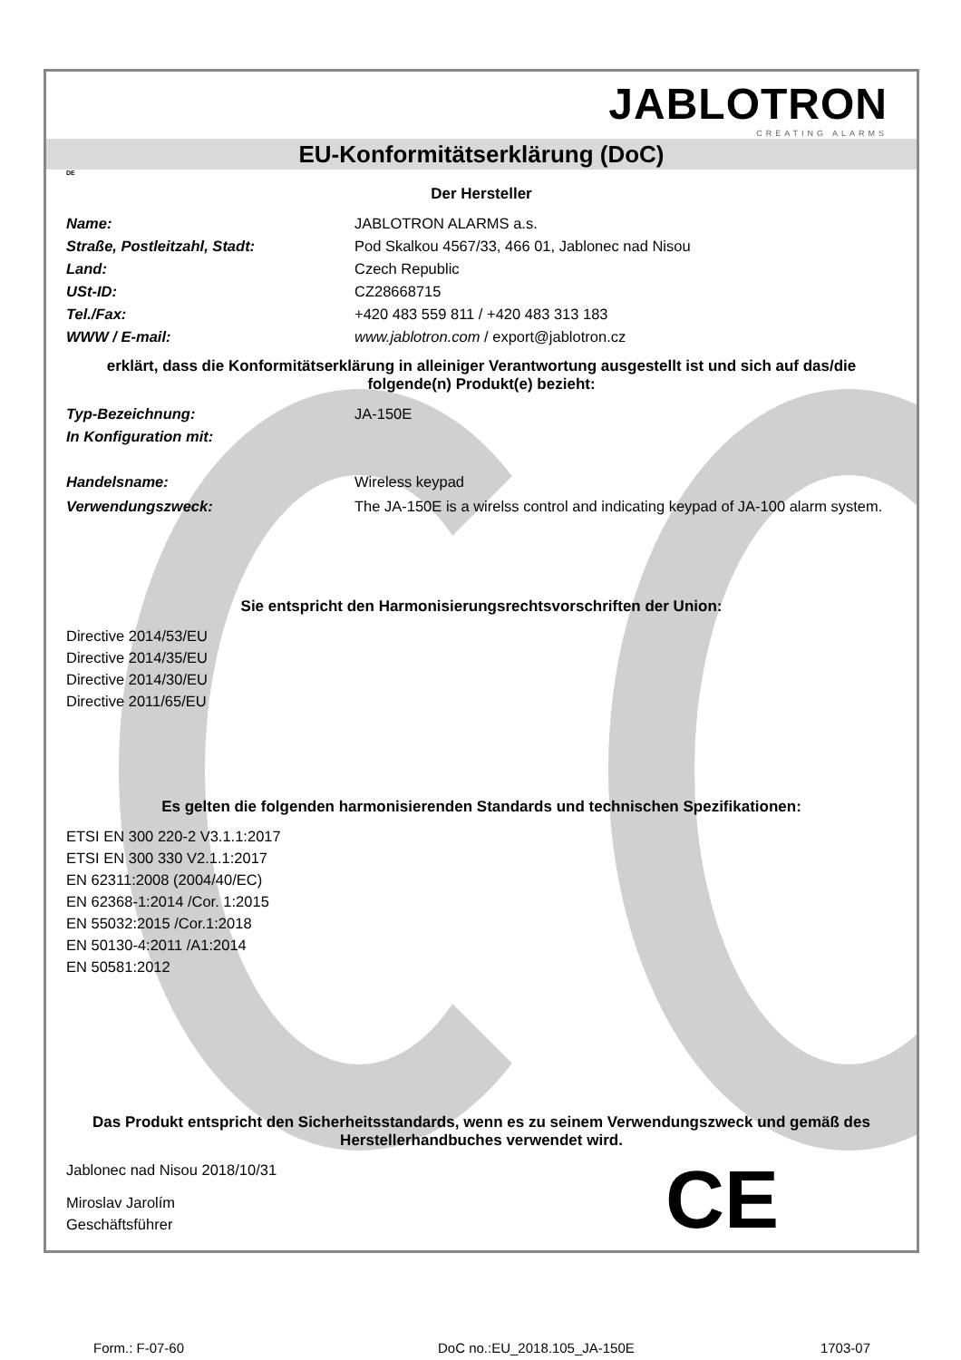JABLOTRON
CREATING ALARMS
EU-Konformitätserklärung (DoC)
DE
Der Hersteller
Name: JABLOTRON ALARMS a.s.
Straße, Postleitzahl, Stadt: Pod Skalkou 4567/33, 466 01, Jablonec nad Nisou
Land: Czech Republic
USt-ID: CZ28668715
Tel./Fax: +420 483 559 811 / +420 483 313 183
WWW / E-mail: www.jablotron.com / export@jablotron.cz
erklärt, dass die Konformitätserklärung in alleiniger Verantwortung ausgestellt ist und sich auf das/die folgende(n) Produkt(e) bezieht:
Typ-Bezeichnung: JA-150E
In Konfiguration mit:
Handelsname: Wireless keypad
Verwendungszweck: The JA-150E is a wirelss control and indicating keypad of JA-100 alarm system.
Sie entspricht den Harmonisierungsrechtsvorschriften der Union:
Directive 2014/53/EU
Directive 2014/35/EU
Directive 2014/30/EU
Directive 2011/65/EU
Es gelten die folgenden harmonisierenden Standards und technischen Spezifikationen:
ETSI EN 300 220-2 V3.1.1:2017
ETSI EN 300 330 V2.1.1:2017
EN 62311:2008 (2004/40/EC)
EN 62368-1:2014 /Cor. 1:2015
EN 55032:2015 /Cor.1:2018
EN 50130-4:2011 /A1:2014
EN 50581:2012
Das Produkt entspricht den Sicherheitsstandards, wenn es zu seinem Verwendungszweck und gemäß des Herstellerhandbuches verwendet wird.
Jablonec nad Nisou 2018/10/31
Miroslav Jarolím
Geschäftsführer
CE
Form.: F-07-60 DoC no.:EU_2018.105_JA-150E 1703-07